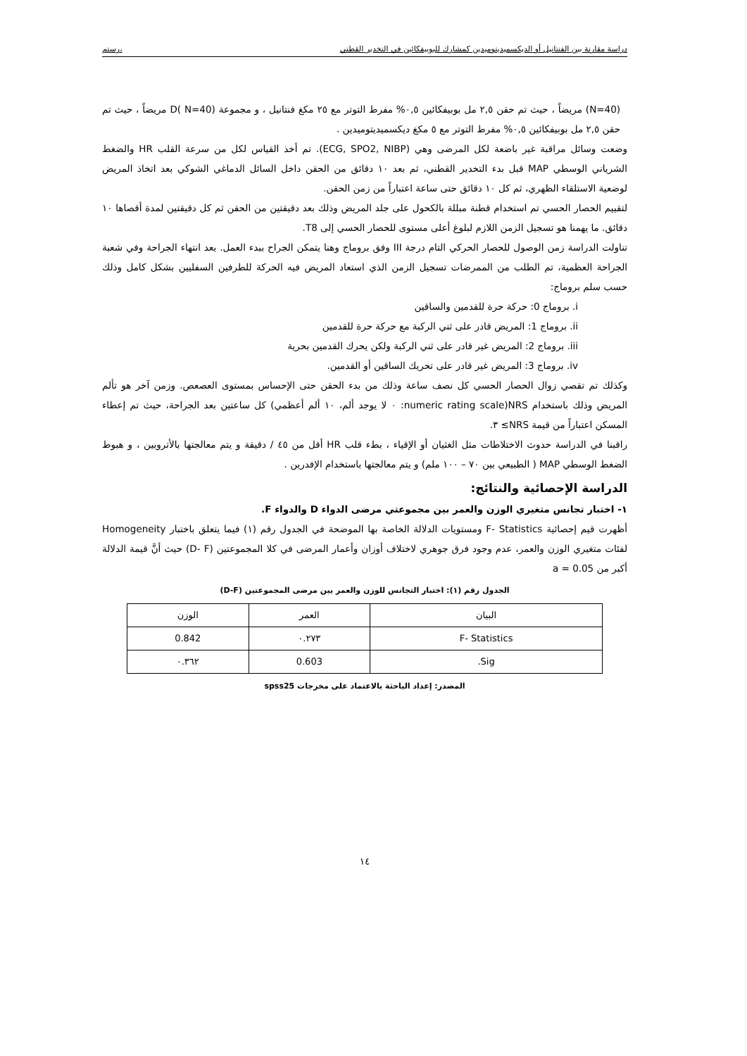دراسة مقارنة بين الفنتانيل أو الديكسميديتوميدين كمشارك للبوبيفكائين في التخدير القطني ،رستم
(N=40) مريضاً ، حيث تم حقن ٢,٥ مل بوبيفكائين ٠,٥% مفرط التوتر مع ٢٥ مكغ فنتانيل ، و مجموعة D( N=40) مريضاً ، حيث تم حقن ٢,٥ مل بوبيفكائين ٠,٥% مفرط التوتر مع ٥ مكغ ديكسميديتوميدين .
وضعت وسائل مراقبة غير باضعة لكل المرضى وهي (ECG, SPO2, NIBP). تم أخذ القياس لكل من سرعة القلب HR والضغط الشرياني الوسطي MAP قبل بدء التخدير القطني، ثم بعد ١٠ دقائق من الحقن داخل السائل الدماغي الشوكي بعد اتخاذ المريض لوضعية الاستلقاء الظهري، ثم كل ١٠ دقائق حتى ساعة اعتباراً من زمن الحقن.
لتقييم الحصار الحسي تم استخدام قطنة مبللة بالكحول على جلد المريض وذلك بعد دقيقتين من الحقن ثم كل دقيقتين لمدة أقصاها ١٠ دقائق. ما يهمنا هو تسجيل الزمن اللازم لبلوغ أعلى مستوى للحصار الحسي إلى T8.
تناولت الدراسة زمن الوصول للحصار الحركي التام درجة III وفق بروماج وهنا يتمكن الجراح ببدء العمل. بعد انتهاء الجراحة وفي شعبة الجراحة العظمية، تم الطلب من الممرضات تسجيل الزمن الذي استعاد المريض فيه الحركة للطرفين السفليين بشكل كامل وذلك حسب سلم بروماج:
i. بروماج 0: حركة حرة للقدمين والساقين
ii. بروماج 1: المريض قادر على ثني الركبة مع حركة حرة للقدمين
iii. بروماج 2: المريض غير قادر على ثني الركبة ولكن يحرك القدمين بحرية
iv. بروماج 3: المريض غير قادر على تحريك الساقين أو القدمين.
وكذلك تم تقصي زوال الحصار الحسي كل نصف ساعة وذلك من بدء الحقن حتى الإحساس بمستوى العصعص. وزمن آخر هو تألم المريض وذلك باستخدام NRS(numeric rating scale: ٠ لا يوجد ألم، ١٠ ألم أعظمي) كل ساعتين بعد الجراحة، حيث تم إعطاء المسكن اعتباراً من قيمة NRS≥ ٣.
راقبنا في الدراسة حدوث الاختلاطات مثل الغثيان أو الإقياء ، بطء قلب HR أقل من ٤٥ / دقيقة و يتم معالجتها بالأتروبين ، و هبوط الضغط الوسطي MAP ( الطبيعي بين ٧٠ – ١٠٠ ملم) و يتم معالجتها باستخدام الإفدرين .
الدراسة الإحصائية والنتائج:
١- اختبار تجانس متغيري الوزن والعمر بين مجموعتي مرضى الدواء D والدواء F.
أظهرت قيم إحصائية F- Statistics ومستويات الدلالة الخاصة بها الموضحة في الجدول رقم (١) فيما يتعلق باختبار Homogeneity لفئات متغيري الوزن والعمر، عدم وجود فرق جوهري لاختلاف أوزان وأعمار المرضى في كلا المجموعتين (D- F) حيث أنَّ قيمة الدلالة أكبر من a = 0.05
الجدول رقم (١): اختبار التجانس للوزن والعمر بين مرضى المجموعتين (D-F)
| البيان | العمر | الوزن |
| F- Statistics | ٠.٢٧٣ | 0.842 |
| Sig. | 0.603 | ٠.٣٦٢ |
المصدر: إعداد الباحثة بالاعتماد على مخرجات spss25
١٤